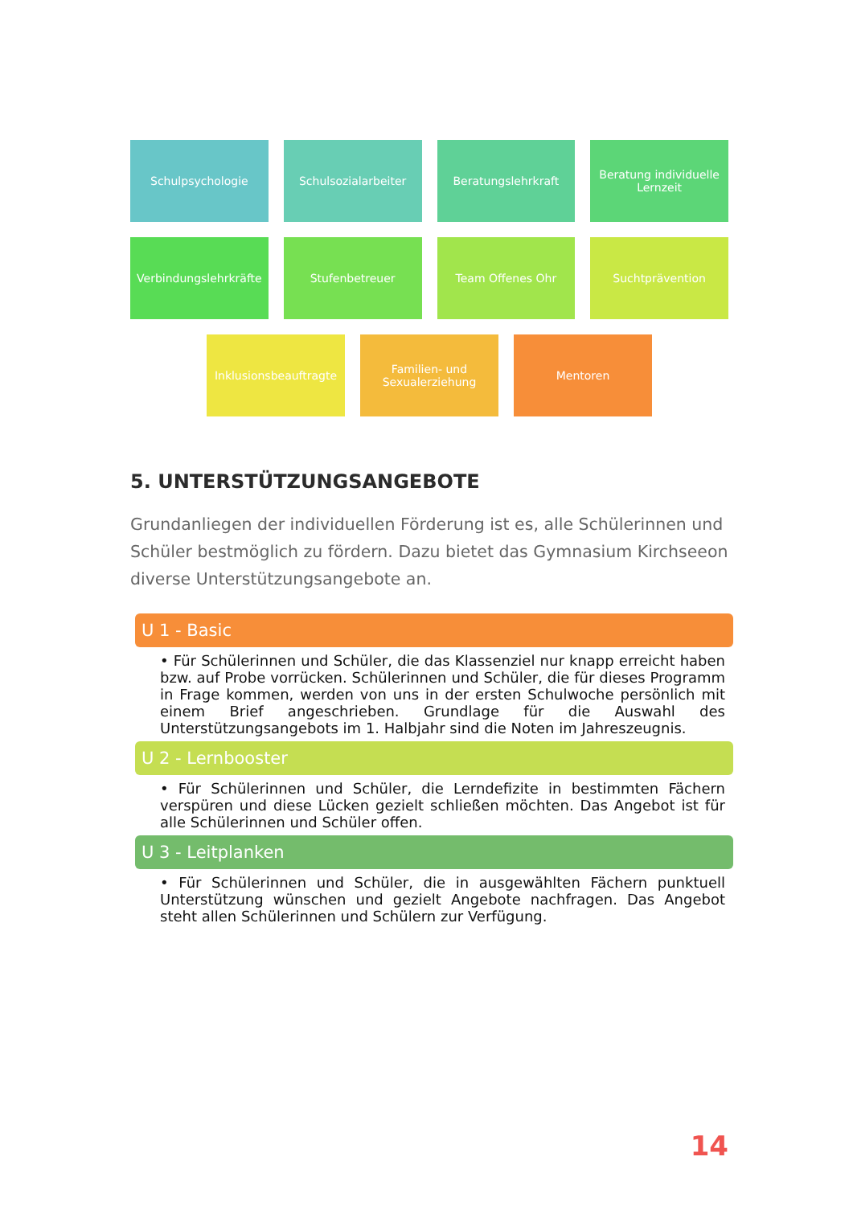Schulpsychologie Schulsozialarbeiter Beratungslehrkraft Beratung individuelle Lernzeit
Verbindungslehrkräfte
Stufenbetreuer Team Offenes Ohr Suchtprävention
Inklusionsbeauftragte
Familien- und Sexualerziehung
Mentoren
5. UNTERSTÜTZUNGSANGEBOTE
Grundanliegen der individuellen Förderung ist es, alle Schülerinnen und Schüler bestmöglich zu fördern. Dazu bietet das Gymnasium Kirchseeon diverse Unterstützungsangebote an.
U 1 - Basic
• Für Schülerinnen und Schüler, die das Klassenziel nur knapp erreicht haben bzw. auf Probe vorrücken. Schülerinnen und Schüler, die für dieses Programm in Frage kommen, werden von uns in der ersten Schulwoche persönlich mit einem Brief angeschrieben. Grundlage für die Auswahl des Unterstützungsangebots im 1. Halbjahr sind die Noten im Jahreszeugnis.
U 2 - Lernbooster
• Für Schülerinnen und Schüler, die Lerndefizite in bestimmten Fächern verspüren und diese Lücken gezielt schließen möchten. Das Angebot ist für alle Schülerinnen und Schüler offen.
U 3 - Leitplanken
• Für Schülerinnen und Schüler, die in ausgewählten Fächern punktuell Unterstützung wünschen und gezielt Angebote nachfragen. Das Angebot steht allen Schülerinnen und Schülern zur Verfügung.
14